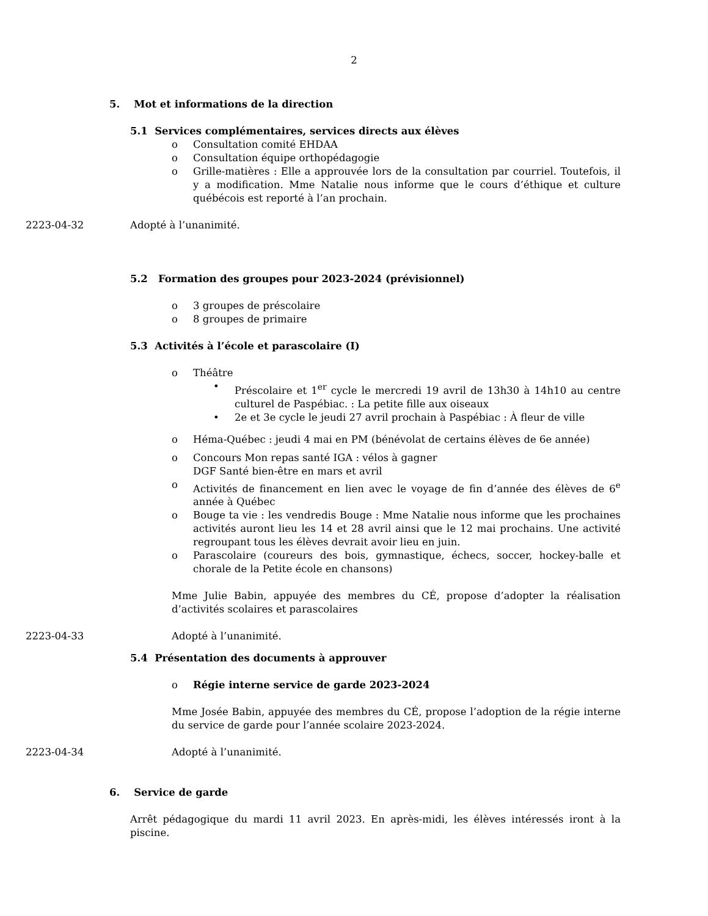2
5. Mot et informations de la direction
5.1 Services complémentaires, services directs aux élèves
o Consultation comité EHDAA
o Consultation équipe orthopédagogie
o Grille-matières : Elle a approuvée lors de la consultation par courriel. Toutefois, il y a modification. Mme Natalie nous informe que le cours d’éthique et culture québécois est reporté à l’an prochain.
2223-04-32 Adopté à l’unanimité.
5.2 Formation des groupes pour 2023-2024 (prévisionnel)
o 3 groupes de préscolaire
o 8 groupes de primaire
5.3 Activités à l’école et parascolaire (I)
o Théâtre
• Préscolaire et 1<sup>er</sup> cycle le mercredi 19 avril de 13h30 à 14h10 au centre culturel de Paspébiac. : La petite fille aux oiseaux
• 2e et 3e cycle le jeudi 27 avril prochain à Paspébiac : À fleur de ville
o Héma-Québec : jeudi 4 mai en PM (bénévolat de certains élèves de 6e année)
o Concours Mon repas santé IGA : vélos à gagner
DGF Santé bien-être en mars et avril
o Activités de financement en lien avec le voyage de fin d’année des élèves de 6<sup>e</sup> année à Québec
o Bouge ta vie : les vendredis Bouge : Mme Natalie nous informe que les prochaines activités auront lieu les 14 et 28 avril ainsi que le 12 mai prochains. Une activité regroupant tous les élèves devrait avoir lieu en juin.
o Parascolaire (coureurs des bois, gymnastique, échecs, soccer, hockey-balle et chorale de la Petite école en chansons)
Mme Julie Babin, appuyée des membres du CÉ, propose d’adopter la réalisation d’activités scolaires et parascolaires
2223-04-33 Adopté à l’unanimité.
5.4 Présentation des documents à approuver
o Régie interne service de garde 2023-2024
Mme Josée Babin, appuyée des membres du CÉ, propose l’adoption de la régie interne du service de garde pour l’année scolaire 2023-2024.
2223-04-34 Adopté à l’unanimité.
6. Service de garde
Arrêt pédagogique du mardi 11 avril 2023. En après-midi, les élèves intéressés iront à la piscine.